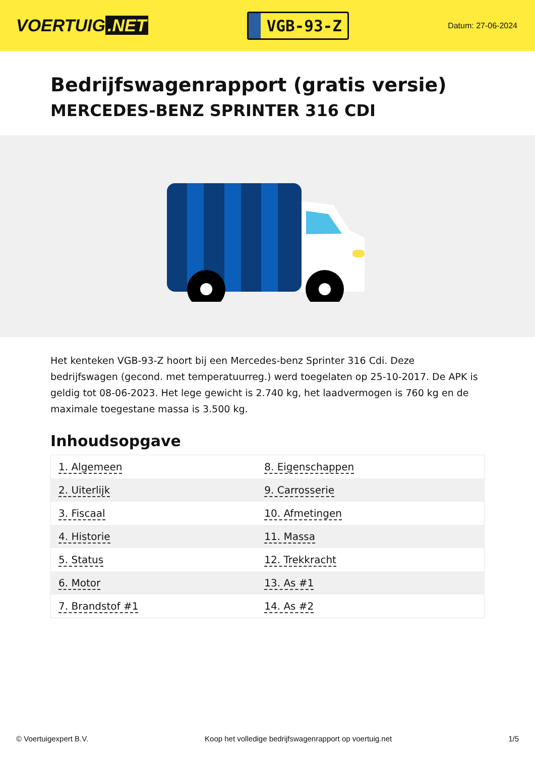VOERTUIG.NET
VGB-93-Z
Datum: 27-06-2024
Bedrijfswagenrapport (gratis versie)
MERCEDES-BENZ SPRINTER 316 CDI
Het kenteken VGB-93-Z hoort bij een Mercedes-benz Sprinter 316 Cdi. Deze bedrijfswagen (gecond. met temperatuurreg.) werd toegelaten op 25-10-2017. De APK is geldig tot 08-06-2023. Het lege gewicht is 2.740 kg, het laadvermogen is 760 kg en de maximale toegestane massa is 3.500 kg.
Inhoudsopgave
| 1. Algemeen | 8. Eigenschappen |
| 2. Uiterlijk | 9. Carrosserie |
| 3. Fiscaal | 10. Afmetingen |
| 4. Historie | 11. Massa |
| 5. Status | 12. Trekkracht |
| 6. Motor | 13. As #1 |
| 7. Brandstof #1 | 14. As #2 |
© Voertuigexpert B.V. Koop het volledige bedrijfswagenrapport op voertuig.net 1/5